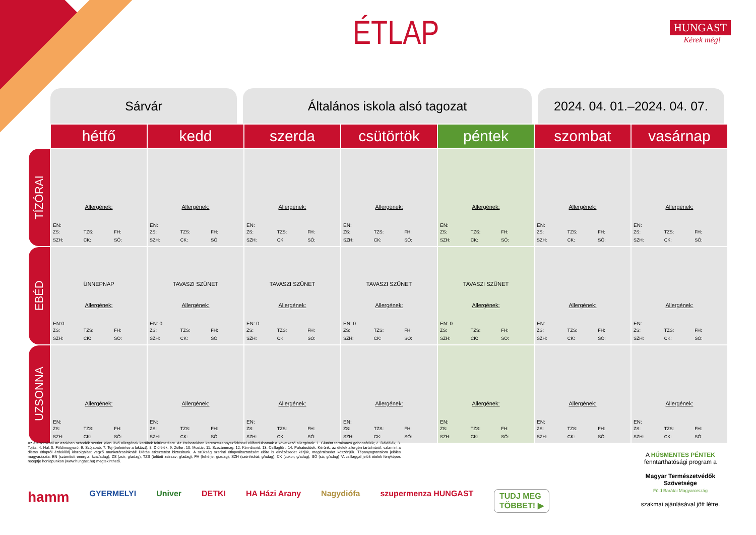ÉTLAP HUNGAST
Kérek még!
Sárvár Általános iskola alsó tagozat 2024. 04. 01.–2024. 04. 07.
| | hétfő | kedd | szerda | csütörtök | péntek | szombat | vasárnap |
| --- | --- | --- | --- | --- | --- | --- | --- |
| TÍZÓRAI | Allergének: EN: ZS: TZS: FH: SZH: CK: SÓ: | Allergének: EN: ZS: TZS: FH: SZH: CK: SÓ: | Allergének: EN: ZS: TZS: FH: SZH: CK: SÓ: | Allergének: EN: ZS: TZS: FH: SZH: CK: SÓ: | Allergének: EN: ZS: TZS: FH: SZH: CK: SÓ: | Allergének: EN: ZS: TZS: FH: SZH: CK: SÓ: | Allergének: EN: ZS: TZS: FH: SZH: CK: SÓ: |
| EBÉD | ÜNNEPNAP Allergének: EN:0 ZS: TZS: FH: SZH: CK: SÓ: | TAVASZI SZÜNET Allergének: EN: 0 ZS: TZS: FH: SZH: CK: SÓ: | TAVASZI SZÜNET Allergének: EN: 0 ZS: TZS: FH: SZH: CK: SÓ: | TAVASZI SZÜNET Allergének: EN: 0 ZS: TZS: FH: SZH: CK: SÓ: | TAVASZI SZÜNET Allergének: EN: 0 ZS: TZS: FH: SZH: CK: SÓ: | Allergének: EN: ZS: TZS: FH: SZH: CK: SÓ: | Allergének: EN: ZS: TZS: FH: SZH: CK: SÓ: |
| UZSONNA | Allergének: EN: ZS: TZS: FH: SZH: CK: SÓ: | Allergének: EN: ZS: TZS: FH: SZH: CK: SÓ: | Allergének: EN: ZS: TZS: FH: SZH: CK: SÓ: | Allergének: EN: ZS: TZS: FH: SZH: CK: SÓ: | Allergének: EN: ZS: TZS: FH: SZH: CK: SÓ: | Allergének: EN: ZS: TZS: FH: SZH: CK: SÓ: | Allergének: EN: ZS: TZS: FH: SZH: CK: SÓ: |
Az ételsoroknál az azokban szándék szerint jelen lévő allergének kerültek feltüntetésre. Az ételsorokban keresztszennyeződéssel előfordulhatnak a következő allergének: 1. Glutént tartalmazó gabonafélék; 2. Rákfélék; 3. Tojás; 4. Hal; 5. Földimogyoró; 6. Szójabab; 7. Tej (beleértve a laktózt); 8. Diófélék; 9. Zeller; 10. Mustár; 11. Szezámmag; 12. Kén-dioxid; 13. Csillagfürt; 14. Puhatestűek. Kérünk, az ételek allergén tartalmáról, valamint a diétás étlapról érdeklődj kiszolgálást végző munkatársainknál! Diétás étkeztetést biztosítunk. A szükség szerinti étlapváltoztatásért előre is elnézésedet kérjük, megértésedet köszönjük. Tápanyagtartalom jelölés magyarázata: EN (számított energia; kcal/adag), ZS (zsír; g/adag), TZS (telített zsírsav; g/adag), FH (fehérje; g/adag), SZH (szénhidrát; g/adag), CK (cukor; g/adag), SÓ (só; g/adag) *A csillaggal jelölt ételek fényképes receptje honlapunkon (www.hungast.hu) megtekinthető.
hamm GYERMELYI Univer DETKI HA Házi Arany Nagydiófa szupermenza HUNGAST
TUDJ MEG
TÖBBET! ▶
A HÚSMENTES PÉNTEK
fenntarthatósági program a
Magyar Természetvédők Szövetsége
Föld Barátai Magyarország
szakmai ajánlásával jött létre.